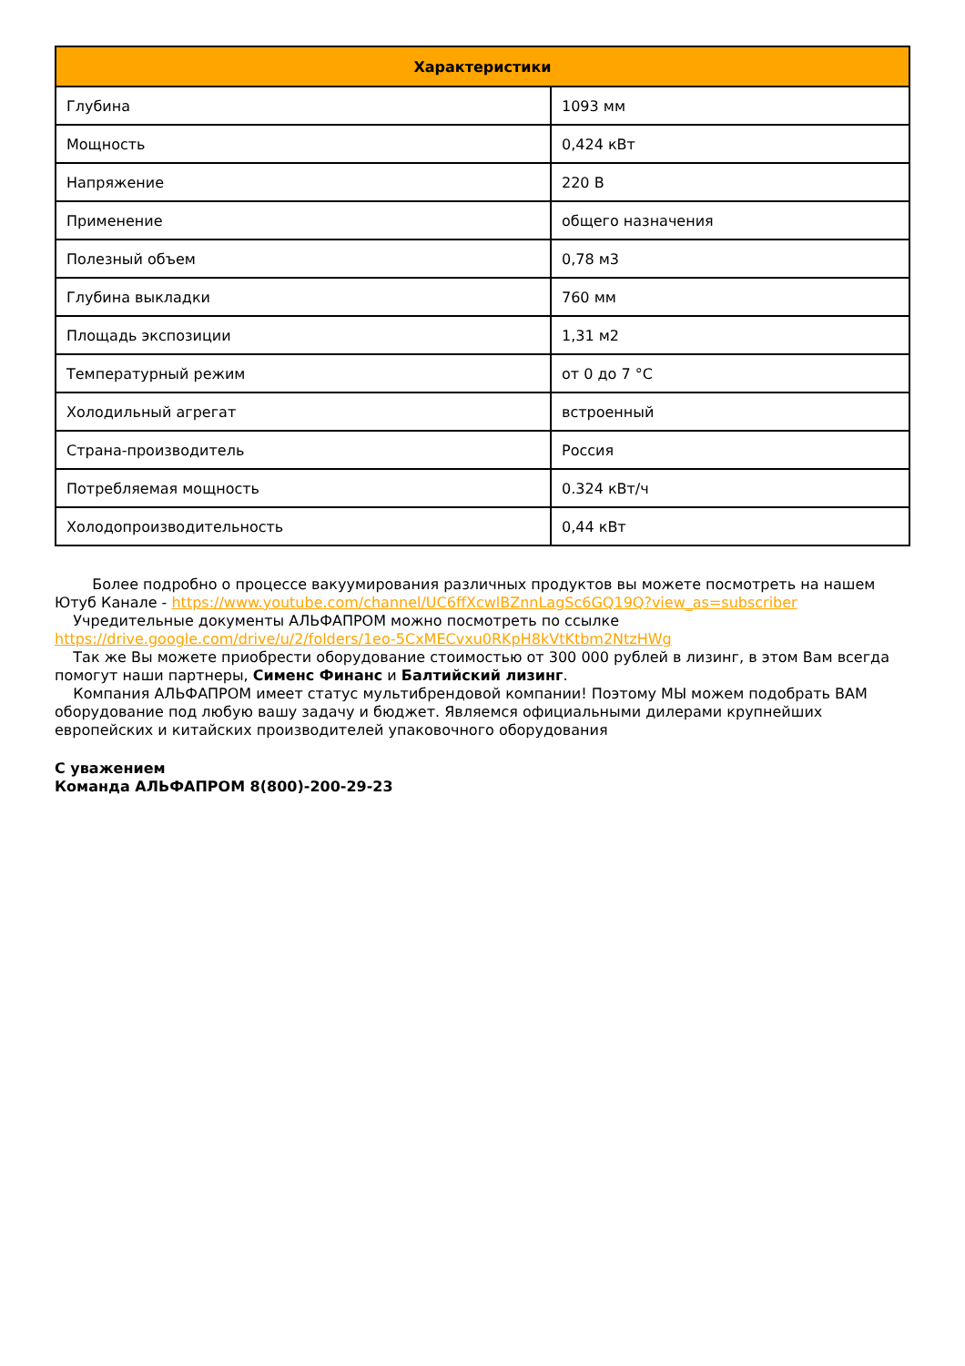| Характеристики | |
| --- | --- |
| Глубина | 1093 мм |
| Мощность | 0,424 кВт |
| Напряжение | 220 В |
| Применение | общего назначения |
| Полезный объем | 0,78 м3 |
| Глубина выкладки | 760 мм |
| Площадь экспозиции | 1,31 м2 |
| Температурный режим | от 0 до 7 °C |
| Холодильный агрегат | встроенный |
| Страна-производитель | Россия |
| Потребляемая мощность | 0.324 кВт/ч |
| Холодопроизводительность | 0,44 кВт |
Более подробно о процессе вакуумирования различных продуктов вы можете посмотреть на нашем Ютуб Канале - https://www.youtube.com/channel/UC6ffXcwlBZnnLagSc6GQ19Q?view_as=subscriber
Учредительные документы АЛЬФАПРОМ можно посмотреть по ссылке https://drive.google.com/drive/u/2/folders/1eo-5CxMECvxu0RKpH8kVtKtbm2NtzHWg
Так же Вы можете приобрести оборудование стоимостью от 300 000 рублей в лизинг, в этом Вам всегда помогут наши партнеры, Сименс Финанс и Балтийский лизинг.
Компания АЛЬФАПРОМ имеет статус мультибрендовой компании! Поэтому МЫ можем подобрать ВАМ оборудование под любую вашу задачу и бюджет. Являемся официальными дилерами крупнейших европейских и китайских производителей упаковочного оборудования
С уважением
Команда АЛЬФАПРОМ 8(800)-200-29-23